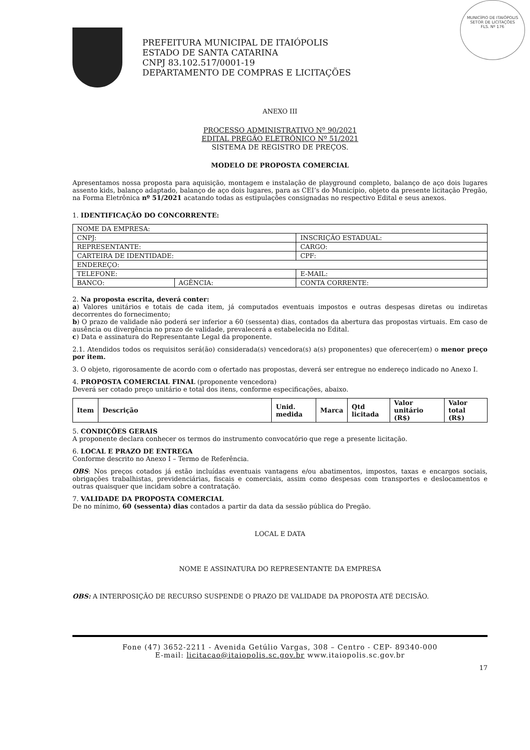MUNICÍPIO DE ITAIÓPOLIS
SETOR DE LICITAÇÕES
FLS. Nº 176
PREFEITURA MUNICIPAL DE ITAIÓPOLIS
ESTADO DE SANTA CATARINA
CNPJ 83.102.517/0001-19
DEPARTAMENTO DE COMPRAS E LICITAÇÕES
ANEXO III
PROCESSO ADMINISTRATIVO Nº 90/2021
EDITAL PREGÃO ELETRÔNICO Nº 51/2021
SISTEMA DE REGISTRO DE PREÇOS.
MODELO DE PROPOSTA COMERCIAL
Apresentamos nossa proposta para aquisição, montagem e instalação de playground completo, balanço de aço dois lugares assento kids, balanço adaptado, balanço de aço dois lugares, para as CEI’s do Município, objeto da presente licitação Pregão, na Forma Eletrônica nº 51/2021 acatando todas as estipulações consignadas no respectivo Edital e seus anexos.
1. IDENTIFICAÇÃO DO CONCORRENTE:
| NOME DA EMPRESA: | | |
| CNPJ: | | INSCRIÇÃO ESTADUAL: |
| REPRESENTANTE: | | CARGO: |
| CARTEIRA DE IDENTIDADE: | | CPF: |
| ENDEREÇO: | | |
| TELEFONE: | | E-MAIL: |
| BANCO: | AGÊNCIA: | CONTA CORRENTE: |
2. Na proposta escrita, deverá conter:
a) Valores unitários e totais de cada item, já computados eventuais impostos e outras despesas diretas ou indiretas decorrentes do fornecimento;
b) O prazo de validade não poderá ser inferior a 60 (sessenta) dias, contados da abertura das propostas virtuais. Em caso de ausência ou divergência no prazo de validade, prevalecerá a estabelecida no Edital.
c) Data e assinatura do Representante Legal da proponente.
2.1. Atendidos todos os requisitos será(ão) considerada(s) vencedora(s) a(s) proponentes) que oferecer(em) o menor preço por item.
3. O objeto, rigorosamente de acordo com o ofertado nas propostas, deverá ser entregue no endereço indicado no Anexo I.
4. PROPOSTA COMERCIAL FINAL (proponente vencedora)
Deverá ser cotado preço unitário e total dos itens, conforme especificações, abaixo.
| Item | Descrição | Unid. medida | Marca | Qtd licitada | Valor unitário (R$) | Valor total (R$) |
| --- | --- | --- | --- | --- | --- | --- |
5. CONDIÇÕES GERAIS
A proponente declara conhecer os termos do instrumento convocatório que rege a presente licitação.
6. LOCAL E PRAZO DE ENTREGA
Conforme descrito no Anexo I – Termo de Referência.
OBS: Nos preços cotados já estão incluídas eventuais vantagens e/ou abatimentos, impostos, taxas e encargos sociais, obrigações trabalhistas, previdenciárias, fiscais e comerciais, assim como despesas com transportes e deslocamentos e outras quaisquer que incidam sobre a contratação.
7. VALIDADE DA PROPOSTA COMERCIAL
De no mínimo, 60 (sessenta) dias contados a partir da data da sessão pública do Pregão.
LOCAL E DATA
NOME E ASSINATURA DO REPRESENTANTE DA EMPRESA
OBS: A INTERPOSIÇÃO DE RECURSO SUSPENDE O PRAZO DE VALIDADE DA PROPOSTA ATÉ DECISÃO.
Fone (47) 3652-2211 - Avenida Getúlio Vargas, 308 – Centro - CEP- 89340-000
E-mail: licitacao@itaiopolis.sc.gov.br www.itaiopolis.sc.gov.br
17